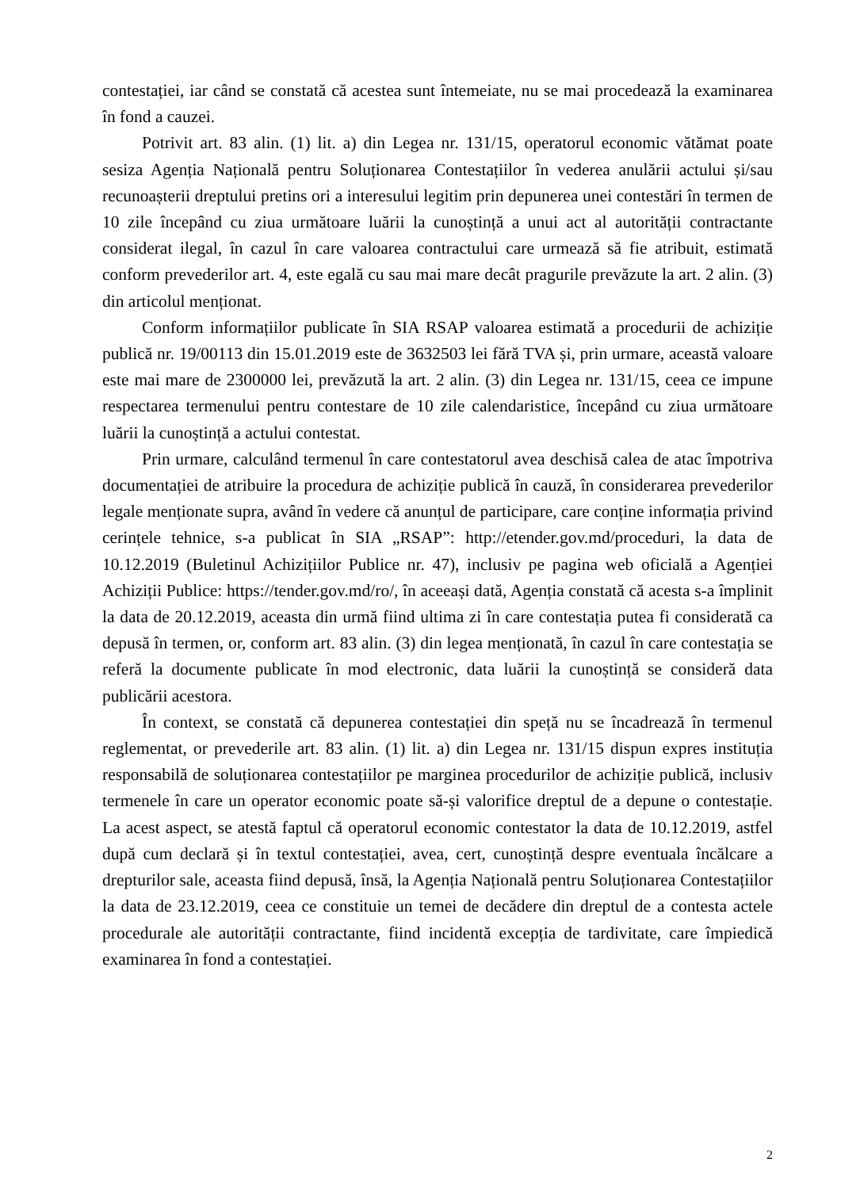contestației, iar când se constată că acestea sunt întemeiate, nu se mai procedează la examinarea în fond a cauzei.
Potrivit art. 83 alin. (1) lit. a) din Legea nr. 131/15, operatorul economic vătămat poate sesiza Agenția Națională pentru Soluționarea Contestațiilor în vederea anulării actului și/sau recunoașterii dreptului pretins ori a interesului legitim prin depunerea unei contestări în termen de 10 zile începând cu ziua următoare luării la cunoștință a unui act al autorității contractante considerat ilegal, în cazul în care valoarea contractului care urmează să fie atribuit, estimată conform prevederilor art. 4, este egală cu sau mai mare decât pragurile prevăzute la art. 2 alin. (3) din articolul menționat.
Conform informațiilor publicate în SIA RSAP valoarea estimată a procedurii de achiziție publică nr. 19/00113 din 15.01.2019 este de 3632503 lei fără TVA și, prin urmare, această valoare este mai mare de 2300000 lei, prevăzută la art. 2 alin. (3) din Legea nr. 131/15, ceea ce impune respectarea termenului pentru contestare de 10 zile calendaristice, începând cu ziua următoare luării la cunoștință a actului contestat.
Prin urmare, calculând termenul în care contestatorul avea deschisă calea de atac împotriva documentației de atribuire la procedura de achiziție publică în cauză, în considerarea prevederilor legale menționate supra, având în vedere că anunțul de participare, care conține informația privind cerințele tehnice, s-a publicat în SIA „RSAP”: http://etender.gov.md/proceduri, la data de 10.12.2019 (Buletinul Achizițiilor Publice nr. 47), inclusiv pe pagina web oficială a Agenției Achiziții Publice: https://tender.gov.md/ro/, în aceeași dată, Agenția constată că acesta s-a împlinit la data de 20.12.2019, aceasta din urmă fiind ultima zi în care contestația putea fi considerată ca depusă în termen, or, conform art. 83 alin. (3) din legea menționată, în cazul în care contestația se referă la documente publicate în mod electronic, data luării la cunoștință se consideră data publicării acestora.
În context, se constată că depunerea contestației din speță nu se încadrează în termenul reglementat, or prevederile art. 83 alin. (1) lit. a) din Legea nr. 131/15 dispun expres instituția responsabilă de soluționarea contestațiilor pe marginea procedurilor de achiziție publică, inclusiv termenele în care un operator economic poate să-și valorifice dreptul de a depune o contestație. La acest aspect, se atestă faptul că operatorul economic contestator la data de 10.12.2019, astfel după cum declară și în textul contestației, avea, cert, cunoștință despre eventuala încălcare a drepturilor sale, aceasta fiind depusă, însă, la Agenția Națională pentru Soluționarea Contestațiilor la data de 23.12.2019, ceea ce constituie un temei de decădere din dreptul de a contesta actele procedurale ale autorității contractante, fiind incidentă excepția de tardivitate, care împiedică examinarea în fond a contestației.
2